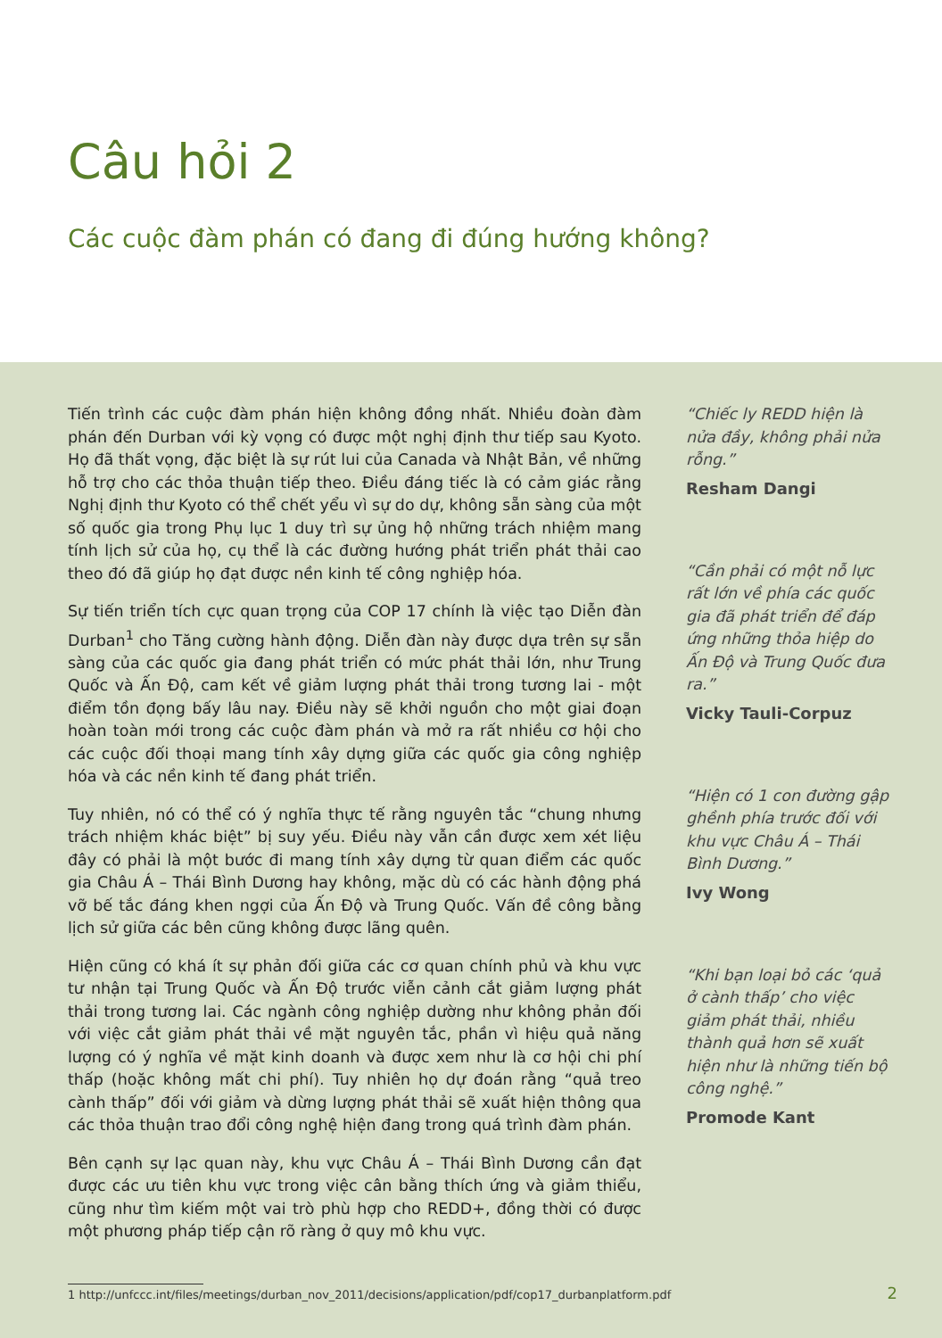Câu hỏi 2
Các cuộc đàm phán có đang đi đúng hướng không?
Tiến trình các cuộc đàm phán hiện không đồng nhất. Nhiều đoàn đàm phán đến Durban với kỳ vọng có được một nghị định thư tiếp sau Kyoto. Họ đã thất vọng, đặc biệt là sự rút lui của Canada và Nhật Bản, về những hỗ trợ cho các thỏa thuận tiếp theo. Điều đáng tiếc là có cảm giác rằng Nghị định thư Kyoto có thể chết yểu vì sự do dự, không sẵn sàng của một số quốc gia trong Phụ lục 1 duy trì sự ủng hộ những trách nhiệm mang tính lịch sử của họ, cụ thể là các đường hướng phát triển phát thải cao theo đó đã giúp họ đạt được nền kinh tế công nghiệp hóa.
Sự tiến triển tích cực quan trọng của COP 17 chính là việc tạo Diễn đàn Durban<sup>1</sup> cho Tăng cường hành động. Diễn đàn này được dựa trên sự sẵn sàng của các quốc gia đang phát triển có mức phát thải lớn, như Trung Quốc và Ấn Độ, cam kết về giảm lượng phát thải trong tương lai - một điểm tồn đọng bấy lâu nay. Điều này sẽ khởi nguồn cho một giai đoạn hoàn toàn mới trong các cuộc đàm phán và mở ra rất nhiều cơ hội cho các cuộc đối thoại mang tính xây dựng giữa các quốc gia công nghiệp hóa và các nền kinh tế đang phát triển.
Tuy nhiên, nó có thể có ý nghĩa thực tế rằng nguyên tắc “chung nhưng trách nhiệm khác biệt” bị suy yếu. Điều này vẫn cần được xem xét liệu đây có phải là một bước đi mang tính xây dựng từ quan điểm các quốc gia Châu Á – Thái Bình Dương hay không, mặc dù có các hành động phá vỡ bế tắc đáng khen ngợi của Ấn Độ và Trung Quốc. Vấn đề công bằng lịch sử giữa các bên cũng không được lãng quên.
Hiện cũng có khá ít sự phản đối giữa các cơ quan chính phủ và khu vực tư nhận tại Trung Quốc và Ấn Độ trước viễn cảnh cắt giảm lượng phát thải trong tương lai. Các ngành công nghiệp dường như không phản đối với việc cắt giảm phát thải về mặt nguyên tắc, phần vì hiệu quả năng lượng có ý nghĩa về mặt kinh doanh và được xem như là cơ hội chi phí thấp (hoặc không mất chi phí). Tuy nhiên họ dự đoán rằng “quả treo cành thấp” đối với giảm và dừng lượng phát thải sẽ xuất hiện thông qua các thỏa thuận trao đổi công nghệ hiện đang trong quá trình đàm phán.
Bên cạnh sự lạc quan này, khu vực Châu Á – Thái Bình Dương cần đạt được các ưu tiên khu vực trong việc cân bằng thích ứng và giảm thiểu, cũng như tìm kiếm một vai trò phù hợp cho REDD+, đồng thời có được một phương pháp tiếp cận rõ ràng ở quy mô khu vực.
“Chiếc ly REDD hiện là nửa đầy, không phải nửa rỗng.”
Resham Dangi
“Cần phải có một nỗ lực rất lớn về phía các quốc gia đã phát triển để đáp ứng những thỏa hiệp do Ấn Độ và Trung Quốc đưa ra.”
Vicky Tauli-Corpuz
“Hiện có 1 con đường gập ghềnh phía trước đối với khu vực Châu Á – Thái Bình Dương.”
Ivy Wong
“Khi bạn loại bỏ các ‘quả ở cành thấp’ cho việc giảm phát thải, nhiều thành quả hơn sẽ xuất hiện như là những tiến bộ công nghệ.”
Promode Kant
1 http://unfccc.int/files/meetings/durban_nov_2011/decisions/application/pdf/cop17_durbanplatform.pdf
2